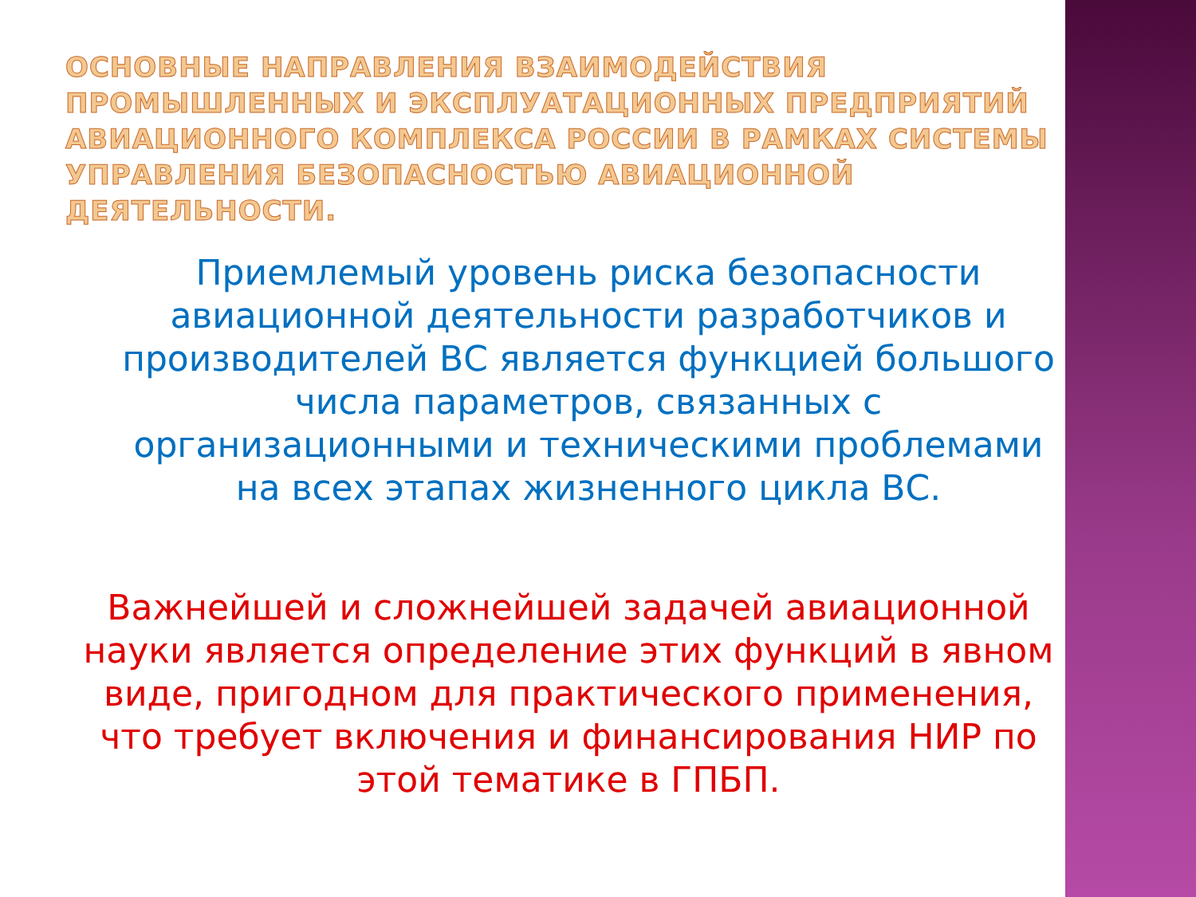ОСНОВНЫЕ НАПРАВЛЕНИЯ ВЗАИМОДЕЙСТВИЯ ПРОМЫШЛЕННЫХ И ЭКСПЛУАТАЦИОННЫХ ПРЕДПРИЯТИЙ АВИАЦИОННОГО КОМПЛЕКСА РОССИИ В РАМКАХ СИСТЕМЫ УПРАВЛЕНИЯ БЕЗОПАСНОСТЬЮ АВИАЦИОННОЙ ДЕЯТЕЛЬНОСТИ.
Приемлемый уровень риска безопасности авиационной деятельности разработчиков и производителей ВС является функцией большого числа параметров, связанных с организационными и техническими проблемами на всех этапах жизненного цикла ВС.
Важнейшей и сложнейшей задачей авиационной науки является определение этих функций в явном виде, пригодном для практического применения, что требует включения и финансирования НИР по этой тематике в ГПБП.